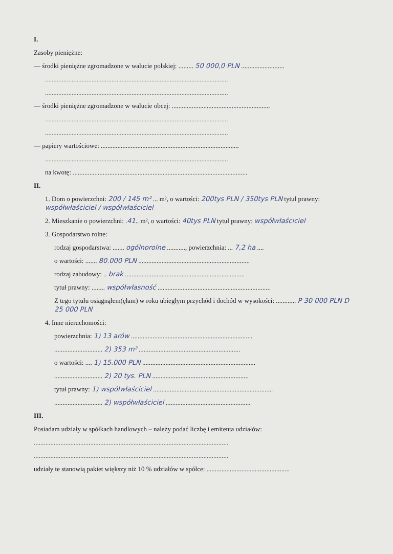I.
Zasoby pieniężne:
— środki pieniężne zgromadzone w walucie polskiej: ......... 50 000,0 PLN ..........................
..............................................................................................................
..............................................................................................................
— środki pieniężne zgromadzone w walucie obcej: ...........................................................
..............................................................................................................
..............................................................................................................
— papiery wartościowe: ...................................................................................
..............................................................................................................
na kwotę: .........................................................................................................
II.
1. Dom o powierzchni: 200 / 145 m² ... m², o wartości: 200tys PLN / 350tys PLN tytuł prawny: współwłaściciel / współwłaściciel
2. Mieszkanie o powierzchni: .41.. m², o wartości: 40tys PLN tytuł prawny: współwłaściciel
3. Gospodarstwo rolne:
rodzaj gospodarstwa: ....... ogólnorolne ..........., powierzchnia: ... 7,2 ha ....
o wartości: ....... 80.000 PLN ...................................................................
rodzaj zabudowy: .. brak ........................................................................
tytuł prawny: ........ współwłasność ....................................................................
Z tego tytułu osiągnąłem(ęłam) w roku ubiegłym przychód i dochód w wysokości: ............ P 30 000 PLN D 25 000 PLN
4. Inne nieruchomości:
powierzchnia: 1) 13 arów .........................................................................
............................. 2) 353 m² .............................................................
o wartości: .... 1) 15.000 PLN ....................................................................
............................. 2) 20 tys. PLN ..........................................................
tytuł prawny: 1) współwłaściciel ........................................................................
............................. 2) współwłaściciel ...................................................
III.
Posiadam udziały w spółkach handlowych – należy podać liczbę i emitenta udziałów:
.....................................................................................................................
.....................................................................................................................
udziały te stanowią pakiet większy niż 10 % udziałów w spółce: ..................................................